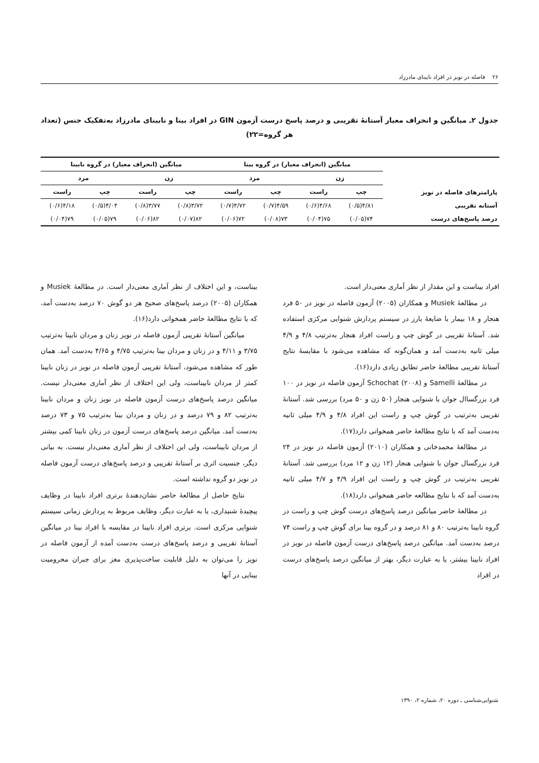۲۶ فاصله در نویز در افراد نابینای مادرزاد
جدول ۲ـ میانگین و انحراف معیار آستانهٔ تقریبی و درصد پاسخ درست آزمون GIN در افراد بینا و نابینای مادرزاد به‌تفکیک جنس (تعداد هر گروه=۲۲)
| پارامترهای فاصله در نویز | میانگین (انحراف معیار) در گروه بینا | | | | میانگین (انحراف معیار) در گروه نابینا | | | |
| --- | --- | --- | --- | --- | --- | --- | --- | --- |
| | زن | | مرد | | زن | | مرد | |
| | چپ | راست | چپ | راست | چپ | راست | چپ | راست |
| آستانه تقریبی | ۴/۸۱(۰/۵) | ۴/۶۸(۰/۶) | ۴/۵۹(۰/۷) | ۴/۷۲(۰/۷) | ۳/۷۲(۰/۸) | ۳/۷۷(۰/۸) | ۴/۰۴(۰/۵) | ۴/۱۸(۰/۶) |
| درصد پاسخ‌های درست | ۷۴(۰/۰۵) | ۷۵(۰/۰۴) | ۷۳(۰/۰۸) | ۷۲(۰/۰۶) | ۸۲(۰/۰۷) | ۸۲(۰/۰۶) | ۷۹(۰/۰۵) | ۷۹(۰/۰۴) |
افراد بیناست و این مقدار از نظر آماری معنی‌دار است.
در مطالعهٔ Musiek و همکاران (۲۰۰۵) آزمون فاصله در نویز در ۵۰ فرد هنجار و ۱۸ بیمار با ضایعهٔ بارز در سیستم پردازش شنوایی مرکزی استفاده شد. آستانهٔ تقریبی در گوش چپ و راست افراد هنجار به‌ترتیب ۴/۸ و ۴/۹ میلی ثانیه به‌دست آمد و همان‌گونه که مشاهده می‌شود با مقایسهٔ نتایج آستانهٔ تقریبی مطالعهٔ حاضر تطابق زیادی دارد(۱۶).
در مطالعهٔ Samelli و Schochat (۲۰۰۸) آزمون فاصله در نویز در ۱۰۰ فرد بزرگساال جوان با شنوایی هنجار (۵۰ زن و ۵۰ مرد) بررسی شد. آستانهٔ تقریبی به‌ترتیب در گوش چپ و راست این افراد ۴/۸ و ۴/۹ میلی ثانیه به‌دست آمد که با نتایج مطالعهٔ حاضر همخوانی دارد(۱۷).
در مطالعهٔ محمدخانی و همکاران (۲۰۱۰) آزمون فاصله در نویز در ۲۴ فرد بزرگسال جوان با شنوایی هنجار (۱۲ زن و ۱۲ مرد) بررسی شد. آستانهٔ تقریبی به‌ترتیب در گوش چپ و راست این افراد ۴/۹ و ۴/۷ میلی ثانیه به‌دست آمد که با نتایج مطالعه حاضر همخوانی دارد(۱۸).
در مطالعهٔ حاضر میانگین درصد پاسخ‌های درست گوش چپ و راست در گروه نابینا به‌ترتیب ۸۰ و ۸۱ درصد و در گروه بینا برای گوش چپ و راست ۷۴ درصد به‌دست آمد. میانگین درصد پاسخ‌های درست آزمون فاصله در نویز در افراد نابینا بیشتر، یا به عبارت دیگر، بهتر از میانگین درصد پاسخ‌های درست در افراد
بیناست، و این اختلاف از نظر آماری معنی‌دار است. در مطالعهٔ Musiek و همکاران (۲۰۰۵) درصد پاسخ‌های صحیح هر دو گوش ۷۰ درصد به‌دست آمد، که با نتایج مطالعهٔ حاضر همخوانی دارد(۱۶).
میانگین آستانهٔ تقریبی آزمون فاصله در نویز زنان و مردان نابینا به‌ترتیب ۳/۷۵ و ۴/۱۱ و در زنان و مردان بینا به‌ترتیب ۴/۷۵ و ۴/۶۵ به‌دست آمد. همان طور که مشاهده می‌شود، آستانهٔ تقریبی آزمون فاصله در نویز در زنان نابینا کمتر از مردان نابیناست، ولی این اختلاف از نظر آماری معنی‌دار نیست. میانگین درصد پاسخ‌های درست آزمون فاصله در نویز زنان و مردان نابینا به‌ترتیب ۸۲ و ۷۹ درصد و در زنان و مردان بینا به‌ترتیب ۷۵ و ۷۳ درصد به‌دست آمد. میانگین درصد پاسخ‌های درست آزمون در زنان نابینا کمی بیشتر از مردان نابیناست، ولی این اختلاف از نظر آماری معنی‌دار نیست. به بیانی دیگر، جنسیت اثری بر آستانهٔ تقریبی و درصد پاسخ‌های درست آزمون فاصله در نویز دو گروه نداشته است.
نتایج حاصل از مطالعهٔ حاضر نشان‌دهندهٔ برتری افراد نابینا در وظایف پیچیدهٔ شنیداری، یا به عبارت دیگر، وظایف مربوط به پردازش زمانی سیستم شنوایی مرکزی است. برتری افراد نابینا در مقایسه با افراد بینا در میانگین آستانهٔ تقریبی و درصد پاسخ‌های درست به‌دست آمده از آزمون فاصله در نویز را می‌توان به دلیل قابلیت ساخت‌پذیری مغز برای جبران محرومیت بینایی در آنها
شنوایی‌شناسی ـ دوره ۲۰، شماره ۲، ۱۳۹۰